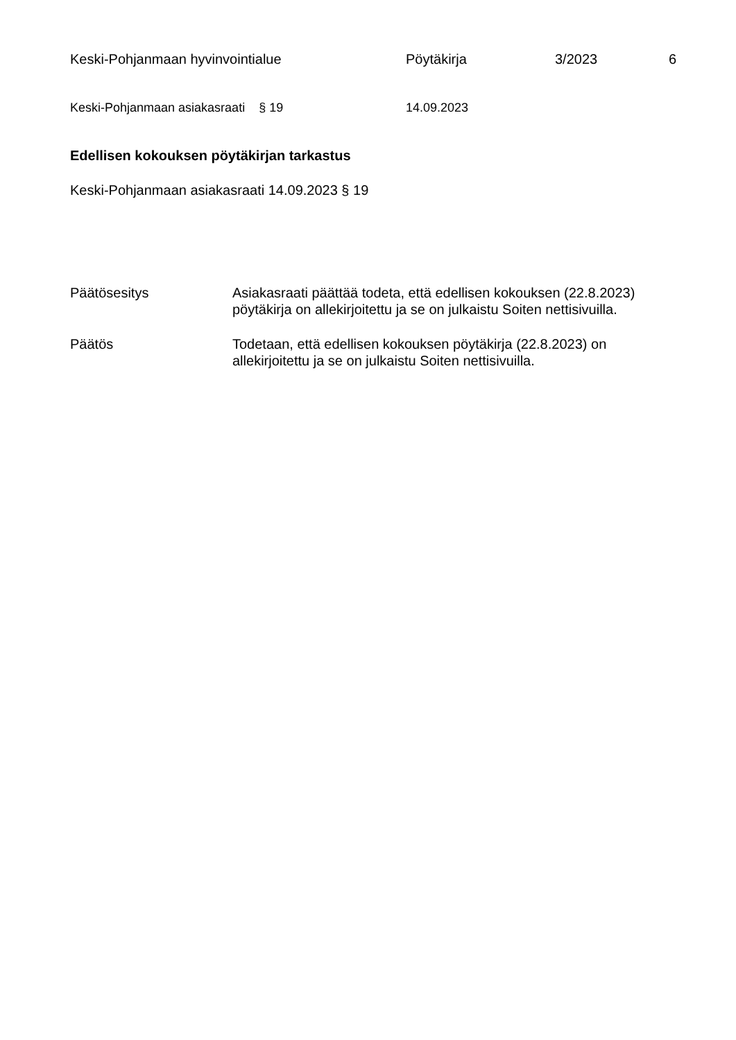Keski-Pohjanmaan hyvinvointialue Pöytäkirja 3/2023 6
Keski-Pohjanmaan asiakasraati § 19 14.09.2023
Edellisen kokouksen pöytäkirjan tarkastus
Keski-Pohjanmaan asiakasraati 14.09.2023 § 19
Päätösesitys Asiakasraati päättää todeta, että edellisen kokouksen (22.8.2023) pöytäkirja on allekirjoitettu ja se on julkaistu Soiten nettisivuilla.
Päätös Todetaan, että edellisen kokouksen pöytäkirja (22.8.2023) on
allekirjoitettu ja se on julkaistu Soiten nettisivuilla.